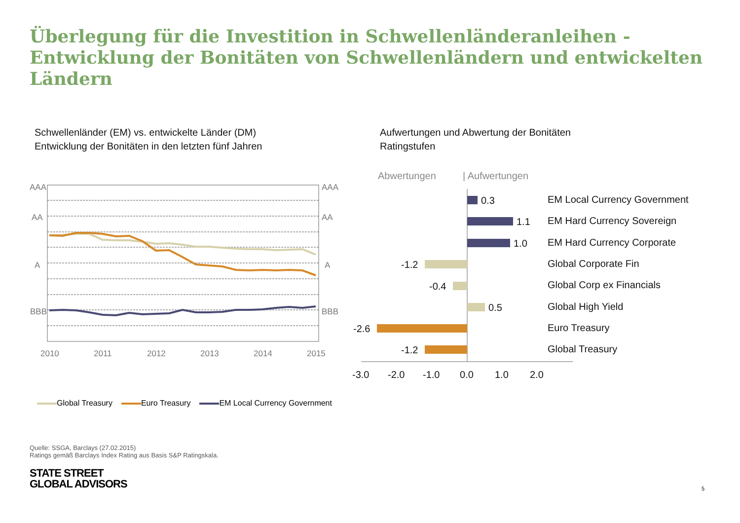Überlegung für die Investition in Schwellenländeranleihen -
Entwicklung der Bonitäten von Schwellenländern und entwickelten Ländern
Schwellenländer (EM) vs. entwickelte Länder (DM)
Entwicklung der Bonitäten in den letzten fünf Jahren
Aufwertungen und Abwertung der Bonitäten
Ratingstufen
AAA
AAA
AA
AA
A
A
BBB
BBB
2010
2011
2012
2013
2014
2015
Abwertungen
| Aufwertungen
0.3
1.1
1.0
-1.2
-0.4
0.5
-2.6
-1.2
EM Local Currency Government
EM Hard Currency Sovereign
EM Hard Currency Corporate
Global Corporate Fin
Global Corp ex Financials
Global High Yield
Euro Treasury
Global Treasury
-3.0
-2.0
-1.0
0.0
1.0
2.0
Global Treasury Euro Treasury EM Local Currency Government
Quelle: SSGA, Barclays (27.02.2015)
Ratings gemäß Barclays Index Rating aus Basis S&P Ratingskala.
STATE STREET
GLOBAL ADVISORS
5